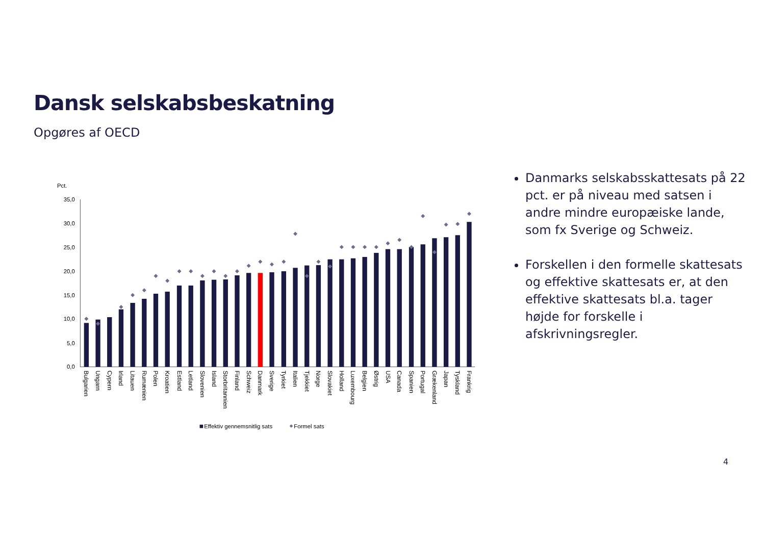Dansk selskabsbeskatning
Opgøres af OECD
Pct.
35,0
30,0
25,0
20,0
15,0
10,0
5,0
0,0
Bulgarien
Ungarn
Cypern
Irland
Litauen
Rumænien
Polen
Kroatien
Estland
Letland
Slovenien
Island
Storbritannien
Finland
Schweiz
Danmark
Sverige
Tyrkiet
Italien
Tjekkiet
Norge
Slovakiet
Holland
Luxembourg
Belgien
Østrig
USA
Canada
Spanien
Portugal
Grækenland
Japan
Tyskland
Frankrig
Effektiv gennemsnitlig sats
Formel sats
Danmarks selskabsskattesats på 22 pct. er på niveau med satsen i andre mindre europæiske lande, som fx Sverige og Schweiz.
Forskellen i den formelle skattesats og effektive skattesats er, at den effektive skattesats bl.a. tager højde for forskelle i afskrivningsregler.
4